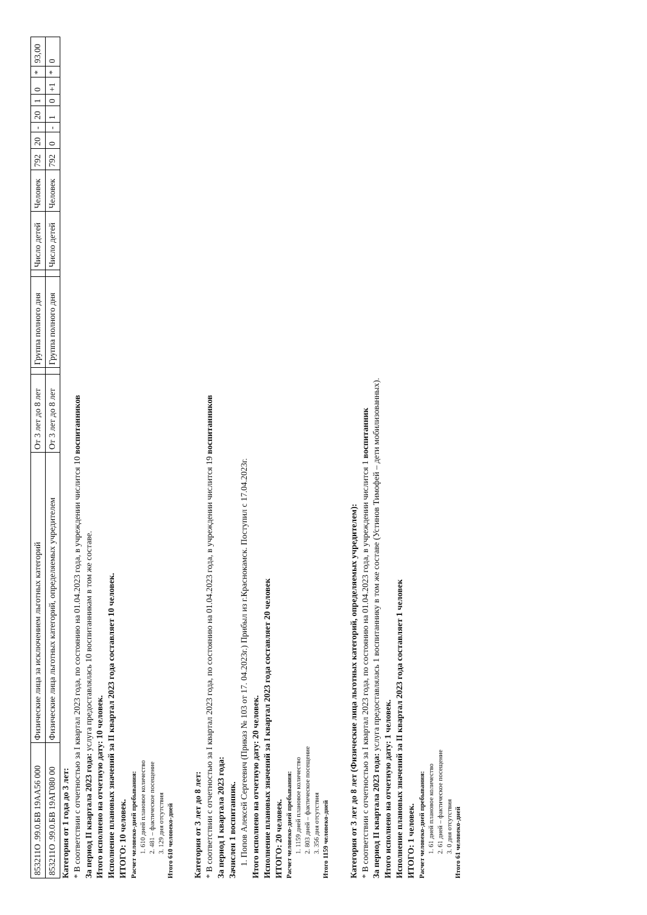| 853211О .99.0.БВ 19АА56 000 | Физические лица за исключением льготных категорий | От 3 лет до 8 лет | | Группа полного дня | | Число детей | Человек | 792 | 20 | - | 20 | 1 | 0 | * | 93,00 |
| 853211О .99.0.БВ 19АГ080 00 | Физические лица льготных категорий, определяемых учредителем | От 3 лет до 8 лет | | Группа полного дня | | Число детей | Человек | 792 | 0 | - | 1 | 0 | +1 | * | 0 |
Категория от 1 года до 3 лет:
* В соответствии с отчетностью за I квартал 2023 года, по состоянию на 01.04.2023 года, в учреждении числится 10 воспитанников
За период II квартала 2023 года: услуга предоставлялась 10 воспитанникам в том же составе.
Итого исполнено на отчетную дату: 10 человек.
Исполнение плановых значений за II квартал 2023 года составляет 10 человек.
ИТОГО: 10 человек.
Расчет человеко-дней пребывания:
1. 610 дней плановое количество
2. 481 – фактическое посещение
3. 129 дня отсутствия
Итого 610 человеко-дней
Категория от 3 лет до 8 лет:
* В соответствии с отчетностью за I квартал 2023 года, по состоянию на 01.04.2023 года, в учреждении числится 19 воспитанников
За период I квартала 2023 года:
Зачислен 1 воспитанник.
1. Попов Алексей Сергеевич (Приказ № 103 от 17. 04.2023г.) Прибыл из г.Краснокамск. Поступил с 17.04.2023г.
Итого исполнено на отчетную дату: 20 человек.
Исполнение плановых значений за I квартал 2023 года составляет 20 человек
ИТОГО: 20 человек.
Расчет человеко-дней пребывания:
1. 1159 дней плановое количество
2. 803 дней – фактическое посещение
3. 356 дня отсутствия
Итого 1159 человеко-дней
Категория от 3 лет до 8 лет (Физические лица льготных категорий, определяемых учредителем):
* В соответствии с отчетностью за I квартал 2023 года, по состоянию на 01.04.2023 года, в учреждении числится 1 воспитанник
За период II квартала 2023 года: услуга предоставлялась 1 воспитаннику в том же составе (Устинов Тимофей – дети мобилизованных).
Итого исполнено на отчетную дату: 1 человек.
Исполнение плановых значений за II квартал 2023 года составляет 1 человек
ИТОГО: 1 человек.
Расчет человеко-дней пребывания:
1. 61 дней плановое количество
2. 61 дней – фактическое посещение
3. 0 дня отсутствия
Итого 61 человеко-дней